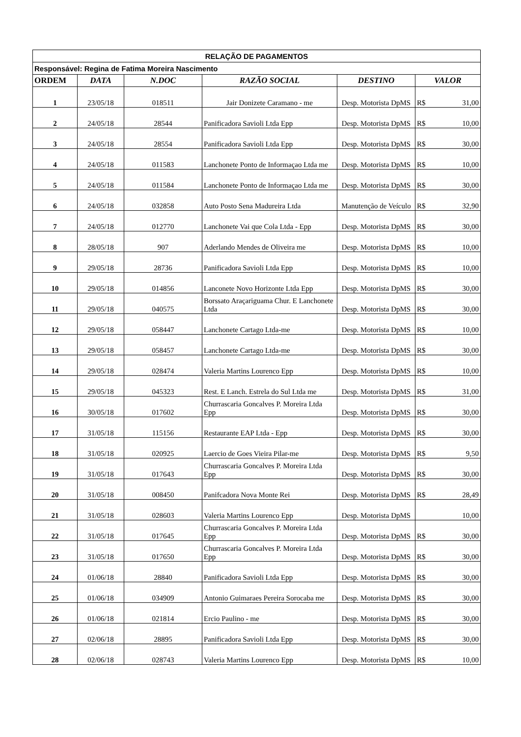| RELAÇÃO DE PAGAMENTOS | | | | | |
| Responsável: Regina de Fatima Moreira Nascimento | | | | | |
| ORDEM | DATA | N.DOC | RAZÃO SOCIAL | DESTINO | VALOR |
| 1 | 23/05/18 | 018511 | Jair Donizete Caramano - me | Desp. Motorista DpMS | R$ 31,00 |
| 2 | 24/05/18 | 28544 | Panificadora Savioli Ltda Epp | Desp. Motorista DpMS | R$ 10,00 |
| 3 | 24/05/18 | 28554 | Panificadora Savioli Ltda Epp | Desp. Motorista DpMS | R$ 30,00 |
| 4 | 24/05/18 | 011583 | Lanchonete Ponto de Informaçao Ltda me | Desp. Motorista DpMS | R$ 10,00 |
| 5 | 24/05/18 | 011584 | Lanchonete Ponto de Informaçao Ltda me | Desp. Motorista DpMS | R$ 30,00 |
| 6 | 24/05/18 | 032858 | Auto Posto Sena Madureira Ltda | Manutenção de Veículo | R$ 32,90 |
| 7 | 24/05/18 | 012770 | Lanchonete Vai que Cola Ltda - Epp | Desp. Motorista DpMS | R$ 30,00 |
| 8 | 28/05/18 | 907 | Aderlando Mendes de Oliveira me | Desp. Motorista DpMS | R$ 10,00 |
| 9 | 29/05/18 | 28736 | Panificadora Savioli Ltda Epp | Desp. Motorista DpMS | R$ 10,00 |
| 10 | 29/05/18 | 014856 | Lanconete Novo Horizonte Ltda Epp | Desp. Motorista DpMS | R$ 30,00 |
| 11 | 29/05/18 | 040575 | Borssato Araçariguama Chur. E Lanchonete Ltda | Desp. Motorista DpMS | R$ 30,00 |
| 12 | 29/05/18 | 058447 | Lanchonete Cartago Ltda-me | Desp. Motorista DpMS | R$ 10,00 |
| 13 | 29/05/18 | 058457 | Lanchonete Cartago Ltda-me | Desp. Motorista DpMS | R$ 30,00 |
| 14 | 29/05/18 | 028474 | Valeria Martins Lourenco Epp | Desp. Motorista DpMS | R$ 10,00 |
| 15 | 29/05/18 | 045323 | Rest. E Lanch. Estrela do Sul Ltda me | Desp. Motorista DpMS | R$ 31,00 |
| 16 | 30/05/18 | 017602 | Churrascaria Goncalves P. Moreira Ltda Epp | Desp. Motorista DpMS | R$ 30,00 |
| 17 | 31/05/18 | 115156 | Restaurante EAP Ltda - Epp | Desp. Motorista DpMS | R$ 30,00 |
| 18 | 31/05/18 | 020925 | Laercio de Goes Vieira Pilar-me | Desp. Motorista DpMS | R$ 9,50 |
| 19 | 31/05/18 | 017643 | Churrascaria Goncalves P. Moreira Ltda Epp | Desp. Motorista DpMS | R$ 30,00 |
| 20 | 31/05/18 | 008450 | Panifcadora Nova Monte Rei | Desp. Motorista DpMS | R$ 28,49 |
| 21 | 31/05/18 | 028603 | Valeria Martins Lourenco Epp | Desp. Motorista DpMS | 10,00 |
| 22 | 31/05/18 | 017645 | Churrascaria Goncalves P. Moreira Ltda Epp | Desp. Motorista DpMS | R$ 30,00 |
| 23 | 31/05/18 | 017650 | Churrascaria Goncalves P. Moreira Ltda Epp | Desp. Motorista DpMS | R$ 30,00 |
| 24 | 01/06/18 | 28840 | Panificadora Savioli Ltda Epp | Desp. Motorista DpMS | R$ 30,00 |
| 25 | 01/06/18 | 034909 | Antonio Guimaraes Pereira Sorocaba me | Desp. Motorista DpMS | R$ 30,00 |
| 26 | 01/06/18 | 021814 | Ercio Paulino - me | Desp. Motorista DpMS | R$ 30,00 |
| 27 | 02/06/18 | 28895 | Panificadora Savioli Ltda Epp | Desp. Motorista DpMS | R$ 30,00 |
| 28 | 02/06/18 | 028743 | Valeria Martins Lourenco Epp | Desp. Motorista DpMS | R$ 10,00 |